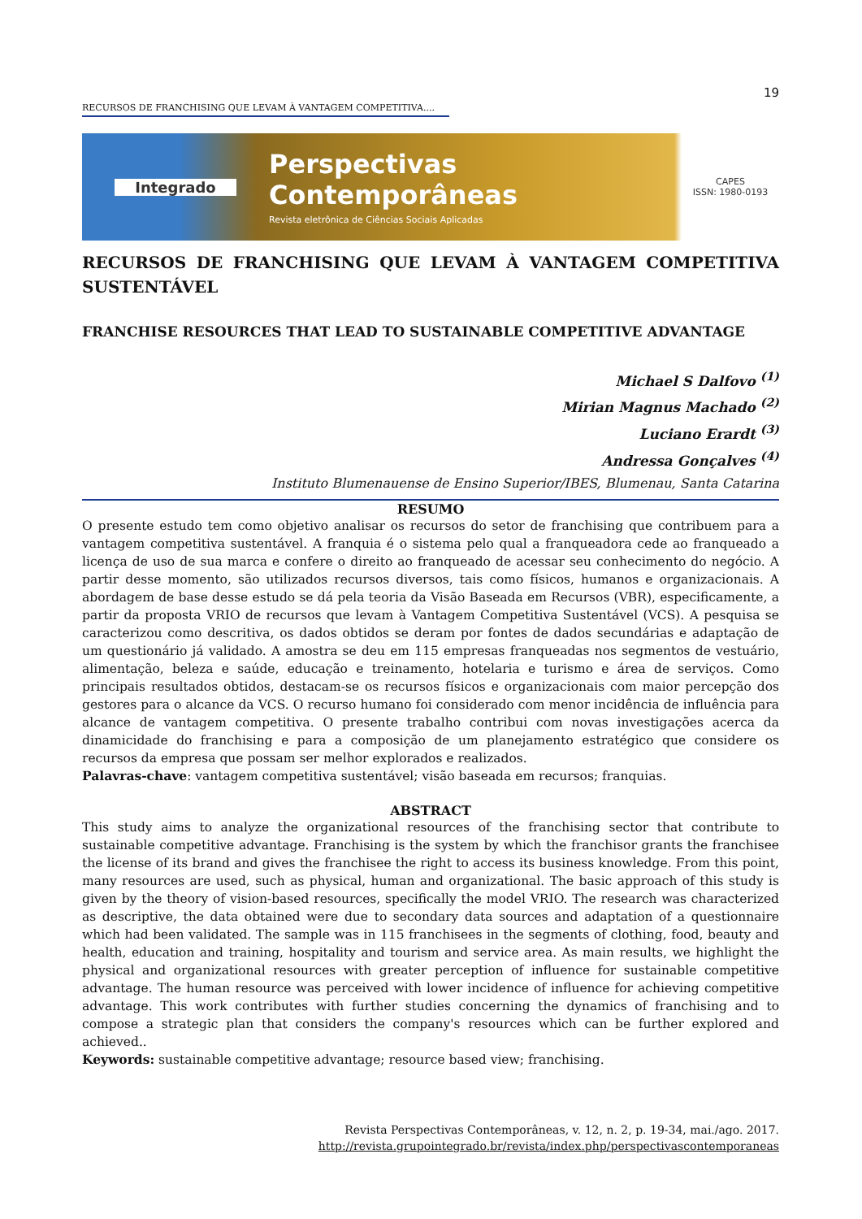19
RECURSOS DE FRANCHISING QUE LEVAM À VANTAGEM COMPETITIVA....
Integrado
Perspectivas Contemporâneas
Revista eletrônica de Ciências Sociais Aplicadas
CAPES
ISSN: 1980-0193
RECURSOS DE FRANCHISING QUE LEVAM À VANTAGEM COMPETITIVA SUSTENTÁVEL
FRANCHISE RESOURCES THAT LEAD TO SUSTAINABLE COMPETITIVE ADVANTAGE
Michael S Dalfovo <sup>(1)</sup>
Mirian Magnus Machado <sup>(2)</sup>
Luciano Erardt <sup>(3)</sup>
Andressa Gonçalves <sup>(4)</sup>
Instituto Blumenauense de Ensino Superior/IBES, Blumenau, Santa Catarina
RESUMO
O presente estudo tem como objetivo analisar os recursos do setor de franchising que contribuem para a vantagem competitiva sustentável. A franquia é o sistema pelo qual a franqueadora cede ao franqueado a licença de uso de sua marca e confere o direito ao franqueado de acessar seu conhecimento do negócio. A partir desse momento, são utilizados recursos diversos, tais como físicos, humanos e organizacionais. A abordagem de base desse estudo se dá pela teoria da Visão Baseada em Recursos (VBR), especificamente, a partir da proposta VRIO de recursos que levam à Vantagem Competitiva Sustentável (VCS). A pesquisa se caracterizou como descritiva, os dados obtidos se deram por fontes de dados secundárias e adaptação de um questionário já validado. A amostra se deu em 115 empresas franqueadas nos segmentos de vestuário, alimentação, beleza e saúde, educação e treinamento, hotelaria e turismo e área de serviços. Como principais resultados obtidos, destacam-se os recursos físicos e organizacionais com maior percepção dos gestores para o alcance da VCS. O recurso humano foi considerado com menor incidência de influência para alcance de vantagem competitiva. O presente trabalho contribui com novas investigações acerca da dinamicidade do franchising e para a composição de um planejamento estratégico que considere os recursos da empresa que possam ser melhor explorados e realizados.
Palavras-chave: vantagem competitiva sustentável; visão baseada em recursos; franquias.
ABSTRACT
This study aims to analyze the organizational resources of the franchising sector that contribute to sustainable competitive advantage. Franchising is the system by which the franchisor grants the franchisee the license of its brand and gives the franchisee the right to access its business knowledge. From this point, many resources are used, such as physical, human and organizational. The basic approach of this study is given by the theory of vision-based resources, specifically the model VRIO. The research was characterized as descriptive, the data obtained were due to secondary data sources and adaptation of a questionnaire which had been validated. The sample was in 115 franchisees in the segments of clothing, food, beauty and health, education and training, hospitality and tourism and service area. As main results, we highlight the physical and organizational resources with greater perception of influence for sustainable competitive advantage. The human resource was perceived with lower incidence of influence for achieving competitive advantage. This work contributes with further studies concerning the dynamics of franchising and to compose a strategic plan that considers the company's resources which can be further explored and achieved..
Keywords: sustainable competitive advantage; resource based view; franchising.
Revista Perspectivas Contemporâneas, v. 12, n. 2, p. 19-34, mai./ago. 2017.
http://revista.grupointegrado.br/revista/index.php/perspectivascontemporaneas